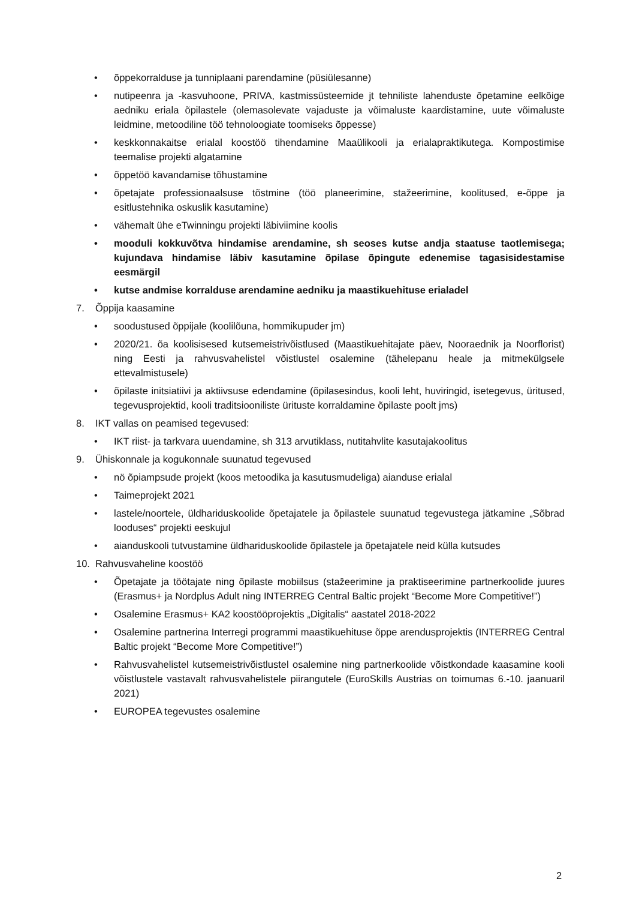• õppekorralduse ja tunniplaani parendamine (püsiülesanne)
• nutipeenra ja -kasvuhoone, PRIVA, kastmissüsteemide jt tehniliste lahenduste õpetamine eelkõige aedniku eriala õpilastele (olemasolevate vajaduste ja võimaluste kaardistamine, uute võimaluste leidmine, metoodiline töö tehnoloogiate toomiseks õppesse)
• keskkonnakaitse erialal koostöö tihendamine Maaülikooli ja erialapraktikutega. Kompostimise teemalise projekti algatamine
• õppetöö kavandamise tõhustamine
• õpetajate professionaalsuse tõstmine (töö planeerimine, stažeerimine, koolitused, e-õppe ja esitlustehnika oskuslik kasutamine)
• vähemalt ühe eTwinningu projekti läbiviimine koolis
• mooduli kokkuvõtva hindamise arendamine, sh seoses kutse andja staatuse taotlemisega; kujundava hindamise läbiv kasutamine õpilase õpingute edenemise tagasisidestamise eesmärgil
• kutse andmise korralduse arendamine aedniku ja maastikuehituse erialadel
7. Õppija kaasamine
• soodustused õppijale (koolilõuna, hommikupuder jm)
• 2020/21. õa koolisisesed kutsemeistrivõistlused (Maastikuehitajate päev, Nooraednik ja Noorflorist) ning Eesti ja rahvusvahelistel võistlustel osalemine (tähelepanu heale ja mitmekülgsele ettevalmistusele)
• õpilaste initsiatiivi ja aktiivsuse edendamine (õpilasesindus, kooli leht, huviringid, isetegevus, üritused, tegevusprojektid, kooli traditsiooniliste ürituste korraldamine õpilaste poolt jms)
8. IKT vallas on peamised tegevused:
• IKT riist- ja tarkvara uuendamine, sh 313 arvutiklass, nutitahvlite kasutajakoolitus
9. Ühiskonnale ja kogukonnale suunatud tegevused
• nö õpiampsude projekt (koos metoodika ja kasutusmudeliga) aianduse erialal
• Taimeprojekt 2021
• lastele/noortele, üldhariduskoolide õpetajatele ja õpilastele suunatud tegevustega jätkamine „Sõbrad looduses“ projekti eeskujul
• aianduskooli tutvustamine üldhariduskoolide õpilastele ja õpetajatele neid külla kutsudes
10. Rahvusvaheline koostöö
• Õpetajate ja töötajate ning õpilaste mobiilsus (stažeerimine ja praktiseerimine partnerkoolide juures (Erasmus+ ja Nordplus Adult ning INTERREG Central Baltic projekt “Become More Competitive!”)
• Osalemine Erasmus+ KA2 koostööprojektis „Digitalis“ aastatel 2018-2022
• Osalemine partnerina Interregi programmi maastikuehituse õppe arendusprojektis (INTERREG Central Baltic projekt “Become More Competitive!”)
• Rahvusvahelistel kutsemeistrivõistlustel osalemine ning partnerkoolide võistkondade kaasamine kooli võistlustele vastavalt rahvusvahelistele piirangutele (EuroSkills Austrias on toimumas 6.-10. jaanuaril 2021)
• EUROPEA tegevustes osalemine
2